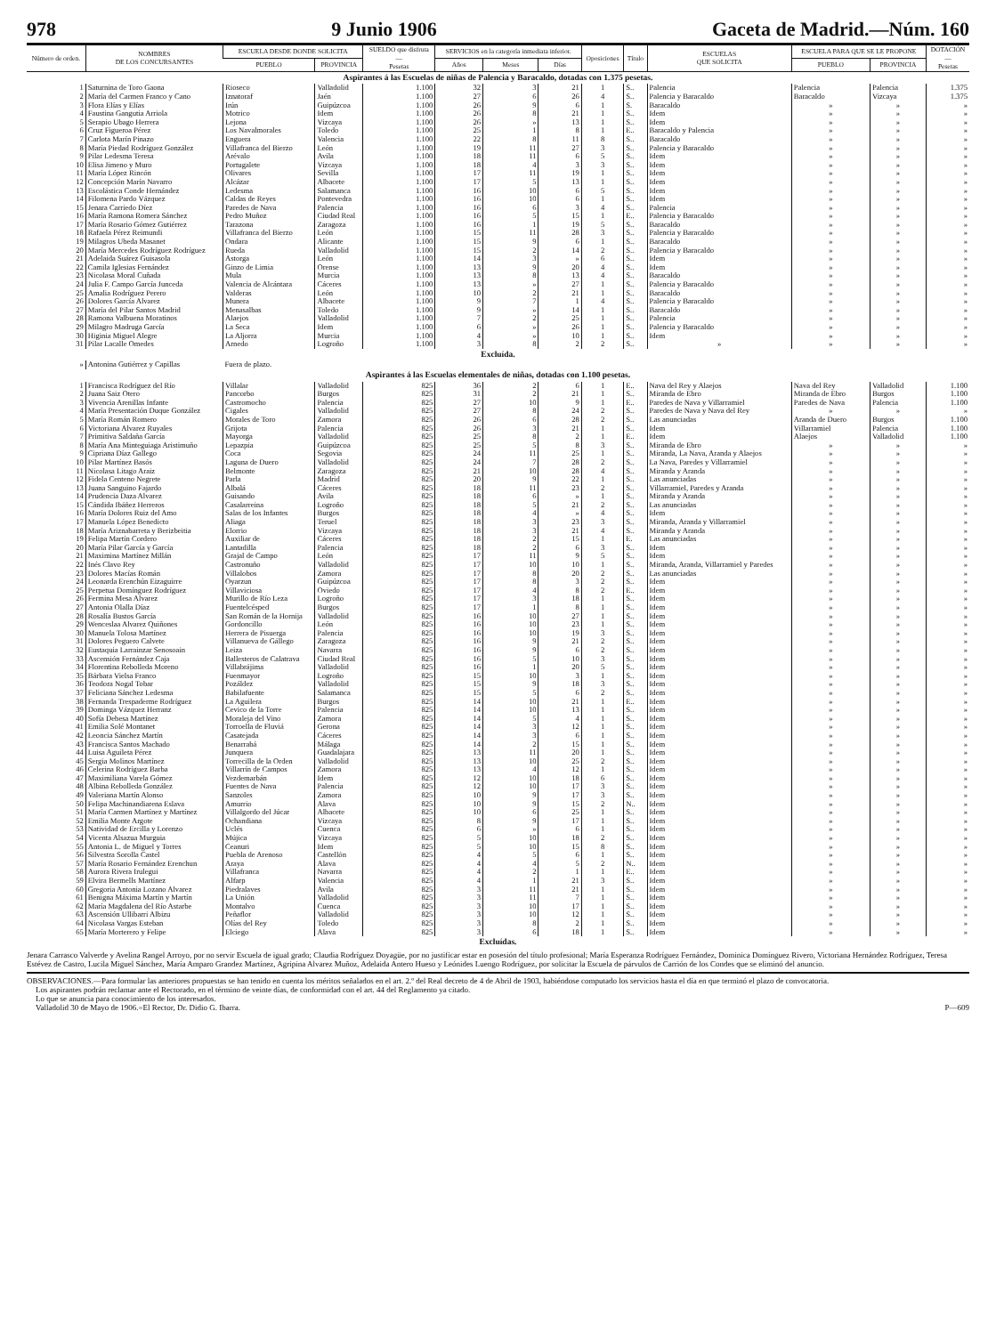978 9 Junio 1906 Gaceta de Madrid.—Núm. 160
| Número de orden. | NOMBRES DE LOS CONCURSANTES | ESCUELA DESDE DONDE SOLICITA | | SUELDO que disfruta — Pesetas | SERVICIOS en la categoría inmediata inferior. | | | Oposiciones | Título | ESCUELAS QUE SOLICITA | ESCUELA PARA QUE SE LE PROPONE | | DOTACIÓN — Pesetas |
| --- | --- | --- | --- | --- | --- | --- | --- | --- | --- | --- | --- | --- | --- |
| | | PUEBLO | PROVINCIA | | Años | Meses | Días | | | | PUEBLO | PROVINCIA | |
| Aspirantes á las Escuelas de niñas de Palencia y Baracaldo, dotadas con 1.375 pesetas. | | | | | | | | | | | | | |
| 1 | Saturnina de Toro Gaona | Rioseco | Valladolid | 1.100 | 32 | 3 | 21 | 1 | S.. | Palencia | Palencia | Palencia | 1.375 |
| 2 | María del Carmen Franco y Cano | Iznatoraf | Jaén | 1.100 | 27 | 6 | 26 | 4 | S.. | Palencia y Baracaldo | Baracaldo | Vizcaya | 1.375 |
| 3 | Flora Elías y Elías | Irún | Guipúzcoa | 1.100 | 26 | 9 | 6 | 1 | S. | Baracaldo | » | » | » |
| 4 | Faustina Gangutia Arriola | Motrico | Idem | 1.100 | 26 | 8 | 21 | 1 | S.. | Idem | » | » | » |
| 5 | Serapio Ubago Herrera | Lejona | Vizcaya | 1.100 | 26 | » | 13 | 1 | S.. | Idem | » | » | » |
| 6 | Cruz Figueroa Pérez | Los Navalmorales | Toledo | 1.100 | 25 | 1 | 8 | 1 | E.. | Baracaldo y Palencia | » | » | » |
| 7 | Carlota Marín Pinazo | Enguera | Valencia | 1.100 | 22 | 8 | 11 | 8 | S.. | Baracaldo | » | » | » |
| 8 | María Piedad Rodríguez González | Villafranca del Bierzo | León | 1.100 | 19 | 11 | 27 | 3 | S.. | Palencia y Baracaldo | » | » | » |
| 9 | Pilar Ledesma Teresa | Arévalo | Avila | 1.100 | 18 | 11 | 6 | 5 | S.. | Idem | » | » | » |
| 10 | Elisa Jimeno y Muro | Portugalete | Vizcaya | 1.100 | 18 | 4 | 3 | 3 | S.. | Idem | » | » | » |
| 11 | María López Rincón | Olivares | Sevilla | 1.100 | 17 | 11 | 19 | 1 | S.. | Idem | » | » | » |
| 12 | Concepción Marín Navarro | Alcázar | Albacete | 1.100 | 17 | 5 | 13 | 1 | S.. | Idem | » | » | » |
| 13 | Escolástica Conde Hernández | Ledesma | Salamanca | 1.100 | 16 | 10 | 6 | 5 | S.. | Idem | » | » | » |
| 14 | Filomena Pardo Vázquez | Caldas de Reyes | Pontevedra | 1.100 | 16 | 10 | 6 | 1 | S.. | Idem | » | » | » |
| 15 | Jenara Carriedo Díez | Paredes de Nava | Palencia | 1.100 | 16 | 6 | 3 | 4 | S.. | Palencia | » | » | » |
| 16 | María Ramona Romera Sánchez | Pedro Muñoz | Ciudad Real | 1.100 | 16 | 5 | 15 | 1 | E.. | Palencia y Baracaldo | » | » | » |
| 17 | María Rosario Gómez Gutiérrez | Tarazona | Zaragoza | 1.100 | 16 | 1 | 19 | 5 | S.. | Baracaldo | » | » | » |
| 18 | Rafaela Pérez Reimundi | Villafranca del Bierzo | León | 1.100 | 15 | 11 | 28 | 3 | S.. | Palencia y Baracaldo | » | » | » |
| 19 | Milagros Ubeda Masanet | Ondara | Alicante | 1.100 | 15 | 9 | 6 | 1 | S.. | Baracaldo | » | » | » |
| 20 | María Mercedes Rodríguez Rodríguez | Rueda | Valladolid | 1.100 | 15 | 2 | 14 | 2 | S.. | Palencia y Baracaldo | » | » | » |
| 21 | Adelaida Suárez Guisasola | Astorga | León | 1.100 | 14 | 3 | » | 6 | S.. | Idem | » | » | » |
| 22 | Camila Iglesias Fernández | Ginzo de Limia | Orense | 1.100 | 13 | 9 | 20 | 4 | S.. | Idem | » | » | » |
| 23 | Nicolasa Moral Cuñada | Mula | Murcia | 1.100 | 13 | 8 | 13 | 4 | S.. | Baracaldo | » | » | » |
| 24 | Julia F. Campo García Junceda | Valencia de Alcántara | Cáceres | 1.100 | 13 | » | 27 | 1 | S.. | Palencia y Baracaldo | » | » | » |
| 25 | Amalia Rodríguez Perero | Valderas | León | 1.100 | 10 | 2 | 21 | 1 | S.. | Baracaldo | » | » | » |
| 26 | Dolores García Alvarez | Munera | Albacete | 1.100 | 9 | 7 | 1 | 4 | S.. | Palencia y Baracaldo | » | » | » |
| 27 | María del Pilar Santos Madrid | Menasalbas | Toledo | 1.100 | 9 | » | 14 | 1 | S.. | Baracaldo | » | » | » |
| 28 | Ramona Valbuena Moratinos | Alaejos | Valladolid | 1.100 | 7 | 2 | 25 | 1 | S.. | Palencia | » | » | » |
| 29 | Milagro Madruga García | La Seca | Idem | 1.100 | 6 | » | 26 | 1 | S.. | Palencia y Baracaldo | » | » | » |
| 30 | Higinia Miguel Alegre | La Aljorra | Murcia | 1.100 | 4 | » | 10 | 1 | S.. | Idem | » | » | » |
| 31 | Pilar Lacalle Omedes | Arnedo | Logroño | 1.100 | 3 | 8 | 2 | 2 | S.. | » | » | » | » |
| Excluída. | | | | | | | | | | | | | |
| » | Antonina Gutiérrez y Capillas | Fuera de plazo. | | | | | | | | | | | |
| Aspirantes á las Escuelas elementales de niñas, dotadas con 1.100 pesetas. | | | | | | | | | | | | | |
| 1 | Francisca Rodríguez del Río | Villalar | Valladolid | 825 | 36 | 2 | 6 | 1 | E.. | Nava del Rey y Alaejos | Nava del Rey | Valladolid | 1.100 |
| 2 | Juana Saiz Otero | Pancorbo | Burgos | 825 | 31 | 2 | 21 | 1 | S.. | Miranda de Ebro | Miranda de Ebro | Burgos | 1.100 |
| 3 | Vivencia Arenillas Infante | Castromocho | Palencia | 825 | 27 | 10 | 9 | 1 | E.. | Paredes de Nava y Villarramiel | Paredes de Nava | Palencia | 1.100 |
| 4 | María Presentación Duque González | Cigales | Valladolid | 825 | 27 | 8 | 24 | 2 | S.. | Paredes de Nava y Nava del Rey | » | » | » |
| 5 | María Román Romero | Morales de Toro | Zamora | 825 | 26 | 6 | 28 | 2 | S.. | Las anunciadas | Aranda de Duero | Burgos | 1.100 |
| 6 | Victoriana Alvarez Ruyales | Grijota | Palencia | 825 | 26 | 3 | 21 | 1 | S.. | Idem | Villarramiel | Palencia | 1.100 |
| 7 | Primitiva Saldaña García | Mayorga | Valladolid | 825 | 25 | 8 | 2 | 1 | E.. | Idem | Alaejos | Valladolid | 1.100 |
| 8 | María Ana Minteguiaga Aristimuño | Lepazpia | Guipúzcoa | 825 | 25 | 5 | 8 | 3 | S.. | Miranda de Ebro | » | » | » |
| 9 | Cipriana Díaz Gallego | Coca | Segovia | 825 | 24 | 11 | 25 | 1 | S.. | Miranda, La Nava, Aranda y Alaejos | » | » | » |
| 10 | Pilar Martínez Basós | Laguna de Duero | Valladolid | 825 | 24 | 7 | 28 | 2 | S.. | La Nava, Paredes y Villarramiel | » | » | » |
| 11 | Nicolasa Litago Araiz | Belmonte | Zaragoza | 825 | 21 | 10 | 28 | 4 | S.. | Miranda y Aranda | » | » | » |
| 12 | Fidela Centeno Negrete | Parla | Madrid | 825 | 20 | 9 | 22 | 1 | S.. | Las anunciadas | » | » | » |
| 13 | Juana Sanguino Fajardo | Albalá | Cáceres | 825 | 18 | 11 | 23 | 2 | S.. | Villarramiel, Paredes y Aranda | » | » | » |
| 14 | Prudencia Daza Alvarez | Guisando | Avila | 825 | 18 | 6 | » | 1 | S.. | Miranda y Aranda | » | » | » |
| 15 | Cándida Ibáñez Herreros | Casalarreina | Logroño | 825 | 18 | 5 | 21 | 2 | S.. | Las anunciadas | » | » | » |
| 16 | María Dolores Ruiz del Amo | Salas de los Infantes | Burgos | 825 | 18 | 4 | » | 4 | S.. | Idem | » | » | » |
| 17 | Manuela López Benedicto | Aliaga | Teruel | 825 | 18 | 3 | 23 | 3 | S.. | Miranda, Aranda y Villarramiel | » | » | » |
| 18 | María Ariznabarreta y Berizbeitia | Elorrio | Vizcaya | 825 | 18 | 3 | 21 | 4 | S.. | Miranda y Aranda | » | » | » |
| 19 | Felipa Martín Cordero | Auxiliar de | Cáceres | 825 | 18 | 2 | 15 | 1 | E. | Las anunciadas | » | » | » |
| 20 | María Pilar García y García | Lantadilla | Palencia | 825 | 18 | 2 | 6 | 3 | S.. | Idem | » | » | » |
| 21 | Maximina Martínez Millán | Grajal de Campo | León | 825 | 17 | 11 | 9 | 5 | S.. | Idem | » | » | » |
| 22 | Inés Clavo Rey | Castronuño | Valladolid | 825 | 17 | 10 | 10 | 1 | S.. | Miranda, Aranda, Villarramiel y Paredes | » | » | » |
| 23 | Dolores Macías Román | Villalobos | Zamora | 825 | 17 | 8 | 20 | 2 | S.. | Las anunciadas | » | » | » |
| 24 | Leonarda Erenchún Eizaguirre | Oyarzun | Guipúzcoa | 825 | 17 | 8 | 3 | 2 | S.. | Idem | » | » | » |
| 25 | Perpetua Domínguez Rodríguez | Villaviciosa | Oviedo | 825 | 17 | 4 | 8 | 2 | E.. | Idem | » | » | » |
| 26 | Fermina Mesa Alvarez | Murillo de Río Leza | Logroño | 825 | 17 | 3 | 18 | 1 | S.. | Idem | » | » | » |
| 27 | Antonia Olalla Díaz | Fuentelcésped | Burgos | 825 | 17 | 1 | 8 | 1 | S.. | Idem | » | » | » |
| 28 | Rosalía Bustos García | San Román de la Hornija | Valladolid | 825 | 16 | 10 | 27 | 1 | S.. | Idem | » | » | » |
| 29 | Wenceslaa Alvarez Quiñones | Gordoncillo | León | 825 | 16 | 10 | 23 | 1 | S.. | Idem | » | » | » |
| 30 | Manuela Tolosa Martínez | Herrera de Pisuerga | Palencia | 825 | 16 | 10 | 19 | 3 | S.. | Idem | » | » | » |
| 31 | Dolores Peguero Calvete | Villanueva de Gállego | Zaragoza | 825 | 16 | 9 | 21 | 2 | S.. | Idem | » | » | » |
| 32 | Eustaquia Larrainzar Senosoain | Leiza | Navarra | 825 | 16 | 9 | 6 | 2 | S.. | Idem | » | » | » |
| 33 | Ascensión Fernández Caja | Ballesteros de Calatrava | Ciudad Real | 825 | 16 | 5 | 10 | 3 | S.. | Idem | » | » | » |
| 34 | Florentina Rebolleda Moreno | Villabrájima | Valladolid | 825 | 16 | 1 | 20 | 5 | S.. | Idem | » | » | » |
| 35 | Bárbara Vielsa Franco | Fuenmayor | Logroño | 825 | 15 | 10 | 3 | 1 | S.. | Idem | » | » | » |
| 36 | Teodora Nogal Tobar | Pozáldez | Valladolid | 825 | 15 | 9 | 18 | 3 | S.. | Idem | » | » | » |
| 37 | Feliciana Sánchez Ledesma | Babilafuente | Salamanca | 825 | 15 | 5 | 6 | 2 | S.. | Idem | » | » | » |
| 38 | Fernanda Trespaderme Rodríguez | La Aguilera | Burgos | 825 | 14 | 10 | 21 | 1 | E.. | Idem | » | » | » |
| 39 | Dominga Vázquez Herranz | Cevico de la Torre | Palencia | 825 | 14 | 10 | 13 | 1 | S.. | Idem | » | » | » |
| 40 | Sofía Debesa Martínez | Moraleja del Vino | Zamora | 825 | 14 | 5 | 4 | 1 | S.. | Idem | » | » | » |
| 41 | Emilia Solé Montanet | Torroella de Fluviá | Gerona | 825 | 14 | 3 | 12 | 1 | S.. | Idem | » | » | » |
| 42 | Leoncia Sánchez Martín | Casatejada | Cáceres | 825 | 14 | 3 | 6 | 1 | S.. | Idem | » | » | » |
| 43 | Francisca Santos Machado | Benarrabá | Málaga | 825 | 14 | 2 | 15 | 1 | S.. | Idem | » | » | » |
| 44 | Luisa Aguileta Pérez | Junquera | Guadalajara | 825 | 13 | 11 | 20 | 1 | S.. | Idem | » | » | » |
| 45 | Sergia Molinos Martínez | Torrecilla de la Orden | Valladolid | 825 | 13 | 10 | 25 | 2 | S.. | Idem | » | » | » |
| 46 | Celerina Rodríguez Barba | Villarrín de Campos | Zamora | 825 | 13 | 4 | 12 | 1 | S.. | Idem | » | » | » |
| 47 | Maximiliana Varela Gómez | Vezdemarbán | Idem | 825 | 12 | 10 | 18 | 6 | S.. | Idem | » | » | » |
| 48 | Albina Rebolleda González | Fuentes de Nava | Palencia | 825 | 12 | 10 | 17 | 3 | S.. | Idem | » | » | » |
| 49 | Valeriana Martín Alonso | Sanzoles | Zamora | 825 | 10 | 9 | 17 | 3 | S.. | Idem | » | » | » |
| 50 | Felipa Machinandiarena Eslava | Amurrio | Alava | 825 | 10 | 9 | 15 | 2 | N.. | Idem | » | » | » |
| 51 | María Carmen Martínez y Martínez | Villalgordo del Júcar | Albacete | 825 | 10 | 6 | 25 | 1 | S.. | Idem | » | » | » |
| 52 | Emilia Monte Argote | Ochandiana | Vizcaya | 825 | 8 | 9 | 17 | 1 | S.. | Idem | » | » | » |
| 53 | Natividad de Ercilla y Lorenzo | Uclés | Cuenca | 825 | 6 | » | 6 | 1 | S.. | Idem | » | » | » |
| 54 | Vicenta Alsazua Murguia | Mújica | Vizcaya | 825 | 5 | 10 | 18 | 2 | S.. | Idem | » | » | » |
| 55 | Antonia L. de Miguel y Torres | Ceanuri | Idem | 825 | 5 | 10 | 15 | 8 | S.. | Idem | » | » | » |
| 56 | Silvestra Sorolla Castel | Puebla de Arenoso | Castellón | 825 | 4 | 5 | 6 | 1 | S.. | Idem | » | » | » |
| 57 | María Rosario Fernández Erenchun | Araya | Alava | 825 | 4 | 4 | 5 | 2 | N.. | Idem | » | » | » |
| 58 | Aurora Rivera Irulegui | Villafranca | Navarra | 825 | 4 | 2 | 1 | 1 | E.. | Idem | » | » | » |
| 59 | Elvira Bermells Martínez | Alfarp | Valencia | 825 | 4 | 1 | 21 | 3 | S.. | Idem | » | » | » |
| 60 | Gregoria Antonia Lozano Alvarez | Piedralaves | Avila | 825 | 3 | 11 | 21 | 1 | S.. | Idem | » | » | » |
| 61 | Benigna Máxima Martín y Martín | La Unión | Valladolid | 825 | 3 | 11 | 7 | 1 | S.. | Idem | » | » | » |
| 62 | María Magdalena del Río Astarbe | Montalvo | Cuenca | 825 | 3 | 10 | 17 | 1 | S.. | Idem | » | » | » |
| 63 | Ascensión Ullibarri Albizu | Peñaflor | Valladolid | 825 | 3 | 10 | 12 | 1 | S.. | Idem | » | » | » |
| 64 | Nicolasa Vargas Esteban | Olías del Rey | Toledo | 825 | 3 | 8 | 2 | 1 | S.. | Idem | » | » | » |
| 65 | María Morterero y Felipe | Elciego | Alava | 825 | 3 | 6 | 18 | 1 | S.. | Idem | » | » | » |
| Excluídas. | | | | | | | | | | | | | |
Jenara Carrasco Valverde y Avelina Rangel Arroyo, por no servir Escuela de igual grado; Claudia Rodríguez Doyagüe, por no justificar estar en posesión del título profesional; María Esperanza Rodríguez Fernández, Dominica Domínguez Rivero, Victoriana Hernández Rodríguez, Teresa Estévez de Castro, Lucila Miguel Sánchez, María Amparo Grandez Martínez, Agripina Alvarez Muñoz, Adelaida Antero Hueso y Leónides Luengo Rodríguez, por solicitar la Escuela de párvulos de Carrión de los Condes que se eliminó del anuncio.
OBSERVACIONES.—Para formular las anteriores propuestas se han tenido en cuenta los méritos señalados en el art. 2.º del Real decreto de 4 de Abril de 1903, habiéndose computado los servicios hasta el día en que terminó el plazo de convocatoria.
Los aspirantes podrán reclamar ante el Rectorado, en el término de veinte días, de conformidad con el art. 44 del Reglamento ya citado.
Lo que se anuncia para conocimiento de los interesados.
Valladolid 30 de Mayo de 1906.=El Rector, Dr. Didio G. Ibarra. P—609